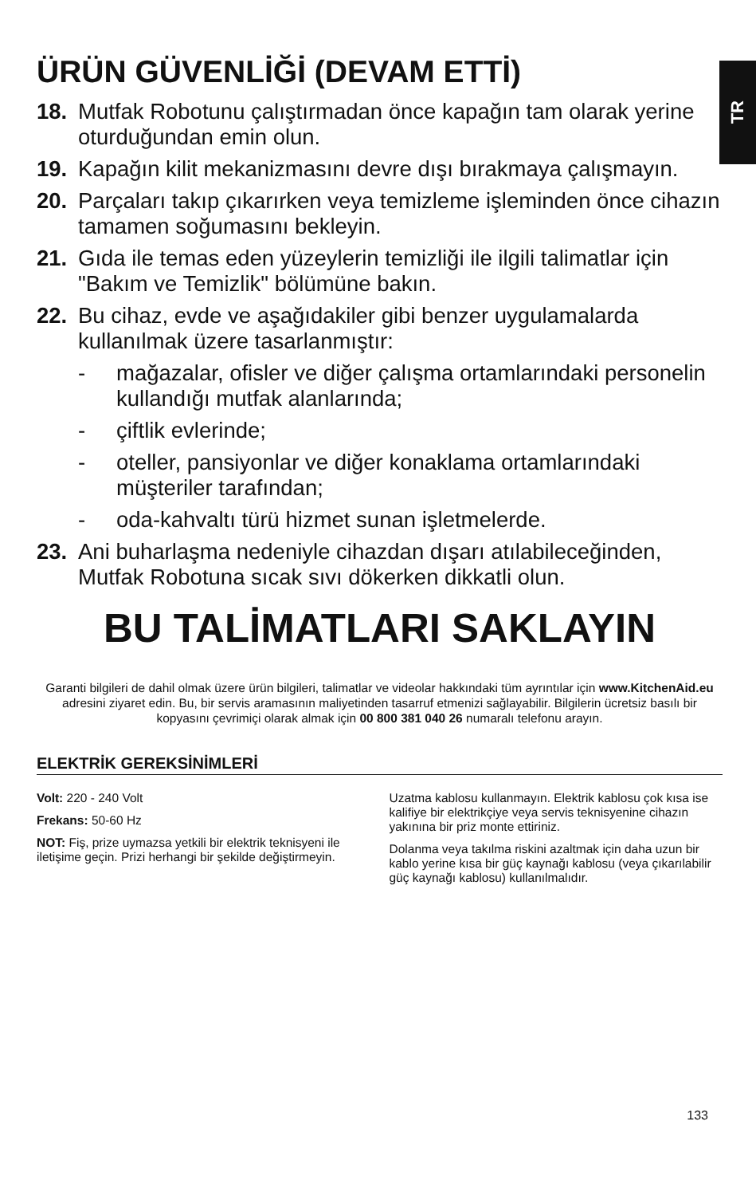TR
ÜRÜN GÜVENLİĞİ (DEVAM ETTİ)
18. Mutfak Robotunu çalıştırmadan önce kapağın tam olarak yerine oturduğundan emin olun.
19. Kapağın kilit mekanizmasını devre dışı bırakmaya çalışmayın.
20. Parçaları takıp çıkarırken veya temizleme işleminden önce cihazın tamamen soğumasını bekleyin.
21. Gıda ile temas eden yüzeylerin temizliği ile ilgili talimatlar için "Bakım ve Temizlik" bölümüne bakın.
22. Bu cihaz, evde ve aşağıdakiler gibi benzer uygulamalarda kullanılmak üzere tasarlanmıştır:
- mağazalar, ofisler ve diğer çalışma ortamlarındaki personelin kullandığı mutfak alanlarında;
- çiftlik evlerinde;
- oteller, pansiyonlar ve diğer konaklama ortamlarındaki müşteriler tarafından;
- oda-kahvaltı türü hizmet sunan işletmelerde.
23. Ani buharlaşma nedeniyle cihazdan dışarı atılabileceğinden, Mutfak Robotuna sıcak sıvı dökerken dikkatli olun.
BU TALİMATLARI SAKLAYIN
Garanti bilgileri de dahil olmak üzere ürün bilgileri, talimatlar ve videolar hakkındaki tüm ayrıntılar için www.KitchenAid.eu adresini ziyaret edin. Bu, bir servis aramasının maliyetinden tasarruf etmenizi sağlayabilir. Bilgilerin ücretsiz basılı bir kopyasını çevrimiçi olarak almak için 00 800 381 040 26 numaralı telefonu arayın.
ELEKTRİK GEREKSİNİMLERİ
Volt: 220 - 240 Volt
Frekans: 50-60 Hz
NOT: Fiş, prize uymazsa yetkili bir elektrik teknisyeni ile iletişime geçin. Prizi herhangi bir şekilde değiştirmeyin.
Uzatma kablosu kullanmayın. Elektrik kablosu çok kısa ise kalifiye bir elektrikçiye veya servis teknisyenine cihazın yakınına bir priz monte ettiriniz.
Dolanma veya takılma riskini azaltmak için daha uzun bir kablo yerine kısa bir güç kaynağı kablosu (veya çıkarılabilir güç kaynağı kablosu) kullanılmalıdır.
133